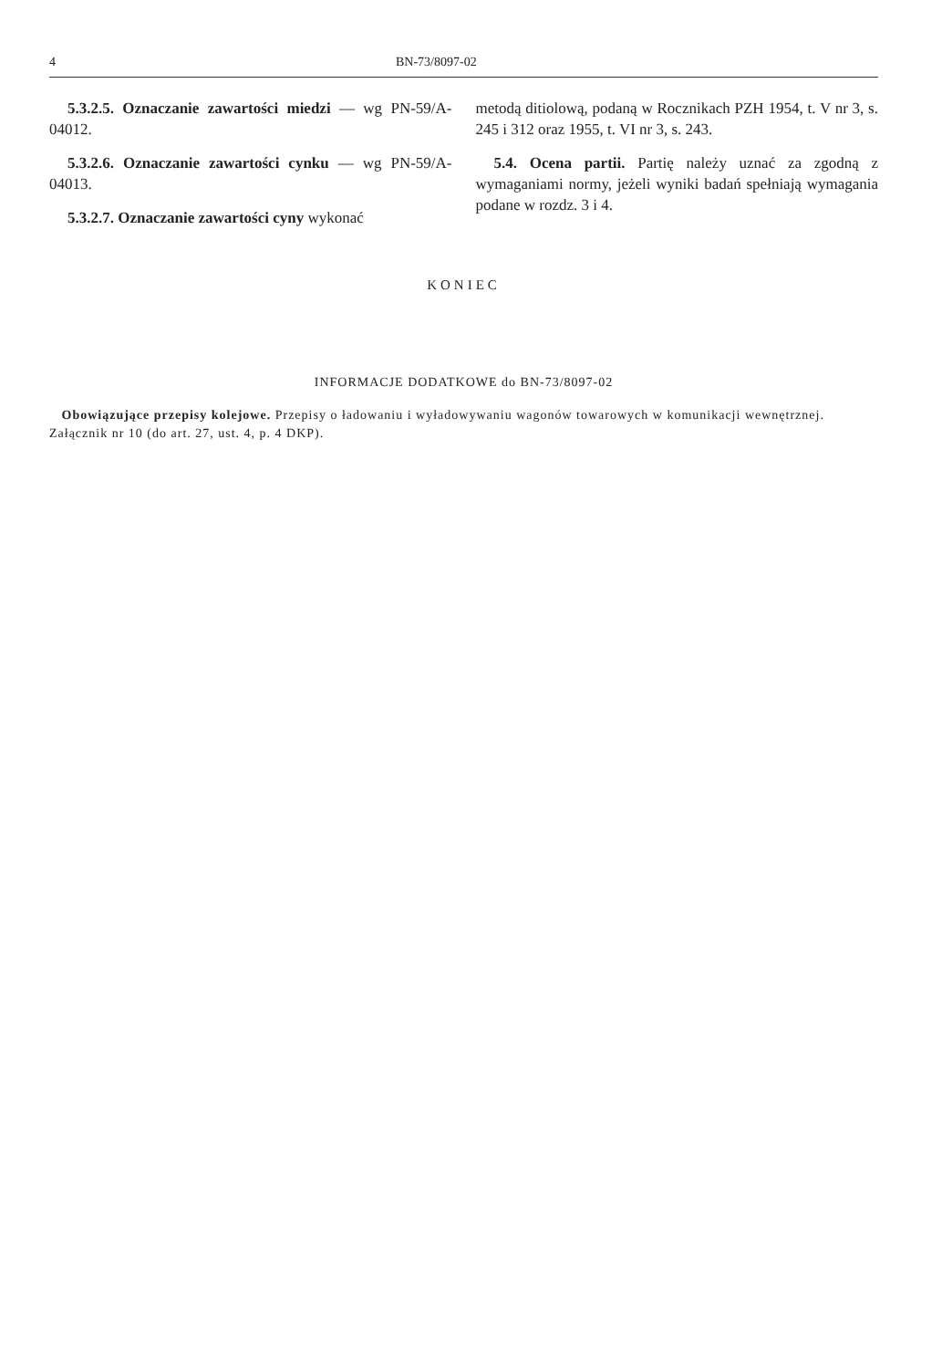4 BN-73/8097-02
5.3.2.5. Oznaczanie zawartości miedzi — wg PN-59/A-04012.
5.3.2.6. Oznaczanie zawartości cynku — wg PN-59/A-04013.
5.3.2.7. Oznaczanie zawartości cyny wykonać
metodą ditiolową, podaną w Rocznikach PZH 1954, t. V nr 3, s. 245 i 312 oraz 1955, t. VI nr 3, s. 243.
5.4. Ocena partii. Partię należy uznać za zgodną z wymaganiami normy, jeżeli wyniki badań spełniają wymagania podane w rozdz. 3 i 4.
KONIEC
INFORMACJE DODATKOWE do BN-73/8097-02
Obowiązujące przepisy kolejowe. Przepisy o ładowaniu i wyładowywaniu wagonów towarowych w komunikacji wewnętrznej. Załącznik nr 10 (do art. 27, ust. 4, p. 4 DKP).